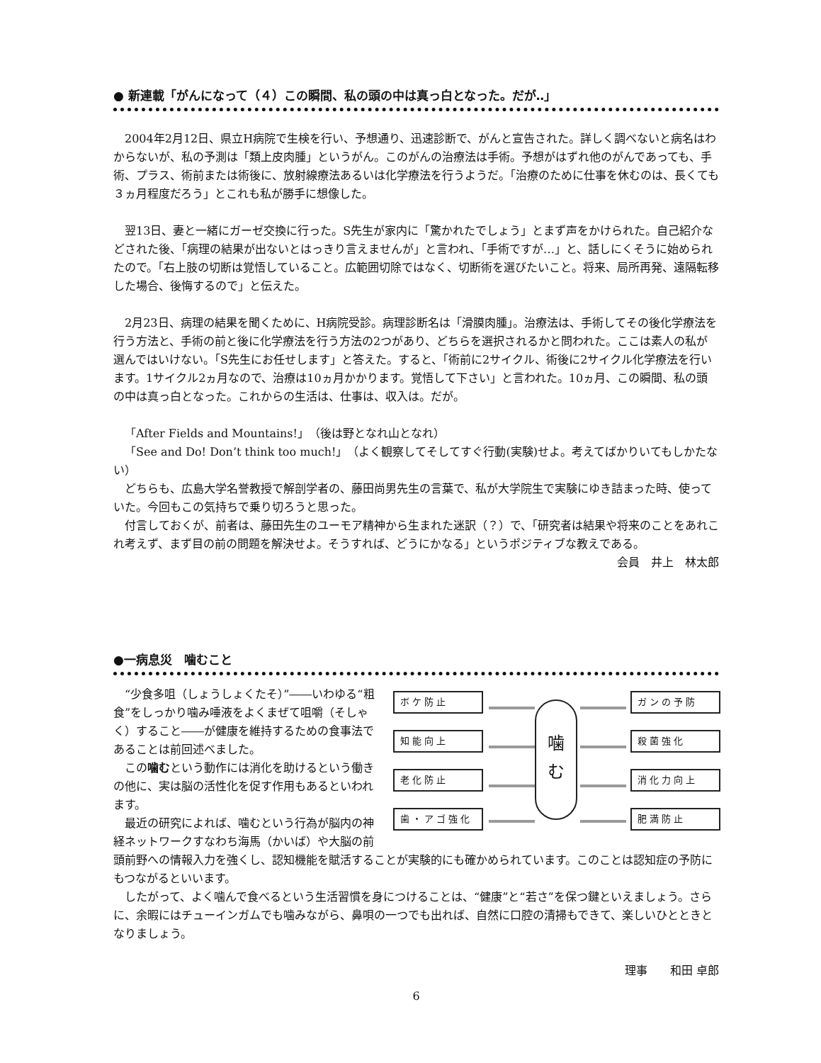● 新連載「がんになって（４）この瞬間、私の頭の中は真っ白となった。だが‥」
2004年2月12日、県立H病院で生検を行い、予想通り、迅速診断で、がんと宣告された。詳しく調べないと病名はわからないが、私の予測は「類上皮肉腫」というがん。このがんの治療法は手術。予想がはずれ他のがんであっても、手術、プラス、術前または術後に、放射線療法あるいは化学療法を行うようだ。「治療のために仕事を休むのは、長くても３ヵ月程度だろう」とこれも私が勝手に想像した。
翌13日、妻と一緒にガーゼ交換に行った。S先生が家内に「驚かれたでしょう」とまず声をかけられた。自己紹介などされた後、「病理の結果が出ないとはっきり言えませんが」と言われ、「手術ですが…」と、話しにくそうに始められたので。「右上肢の切断は覚悟していること。広範囲切除ではなく、切断術を選びたいこと。将来、局所再発、遠隔転移した場合、後悔するので」と伝えた。
2月23日、病理の結果を聞くために、H病院受診。病理診断名は「滑膜肉腫」。治療法は、手術してその後化学療法を行う方法と、手術の前と後に化学療法を行う方法の2つがあり、どちらを選択されるかと問われた。ここは素人の私が選んではいけない。「S先生にお任せします」と答えた。すると、「術前に2サイクル、術後に2サイクル化学療法を行います。1サイクル2ヵ月なので、治療は10ヵ月かかります。覚悟して下さい」と言われた。10ヵ月、この瞬間、私の頭の中は真っ白となった。これからの生活は、仕事は、収入は。だが。
「After Fields and Mountains!」（後は野となれ山となれ）
「See and Do! Don’t think too much!」（よく観察してそしてすぐ行動(実験)せよ。考えてばかりいてもしかたない）
どちらも、広島大学名誉教授で解剖学者の、藤田尚男先生の言葉で、私が大学院生で実験にゆき詰まった時、使っていた。今回もこの気持ちで乗り切ろうと思った。
付言しておくが、前者は、藤田先生のユーモア精神から生まれた迷訳（？）で、「研究者は結果や将来のことをあれこれ考えず、まず目の前の問題を解決せよ。そうすれば、どうにかなる」というポジティブな教えである。
会員　井上　林太郎
●一病息災　噛むこと
ボケ防止
知能向上
老化防止
歯・アゴ強化
噛
む
ガンの予防
殺菌強化
消化力向上
肥満防止
“少食多咀（しょうしょくたそ）”――いわゆる“粗食”をしっかり噛み唾液をよくまぜて咀嚼（そしゃく）すること――が健康を維持するための食事法であることは前回述べました。
この噛むという動作には消化を助けるという働きの他に、実は脳の活性化を促す作用もあるといわれます。
最近の研究によれば、噛むという行為が脳内の神経ネットワークすなわち海馬（かいば）や大脳の前頭前野への情報入力を強くし、認知機能を賦活することが実験的にも確かめられています。このことは認知症の予防にもつながるといいます。
したがって、よく噛んで食べるという生活習慣を身につけることは、“健康”と“若さ”を保つ鍵といえましょう。さらに、余暇にはチューインガムでも噛みながら、鼻唄の一つでも出れば、自然に口腔の清掃もできて、楽しいひとときとなりましょう。
理事　　和田 卓郎
6